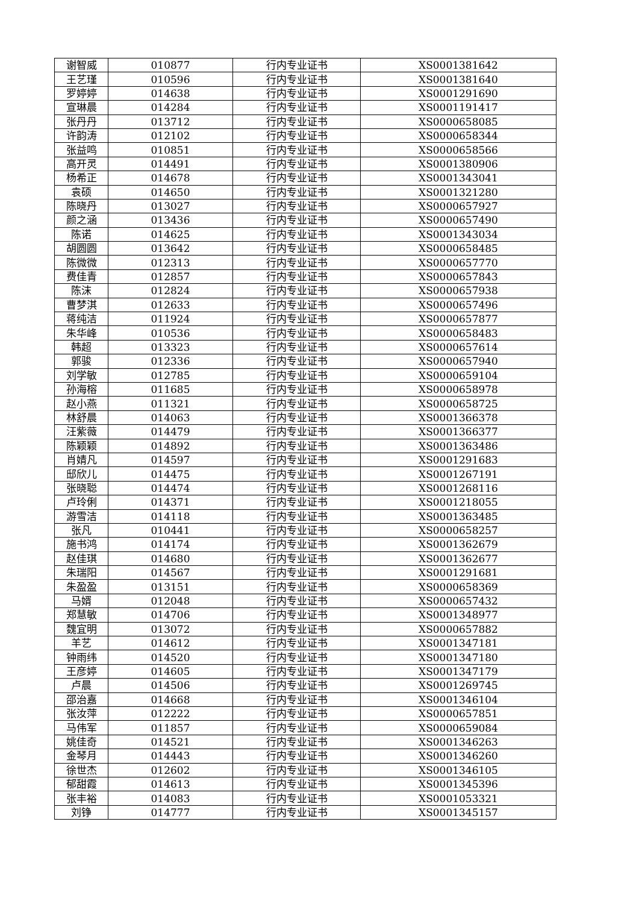| 谢智威 | 010877 | 行内专业证书 | XS0001381642 |
| 王艺瑾 | 010596 | 行内专业证书 | XS0001381640 |
| 罗婷婷 | 014638 | 行内专业证书 | XS0001291690 |
| 宣琳晨 | 014284 | 行内专业证书 | XS0001191417 |
| 张丹丹 | 013712 | 行内专业证书 | XS0000658085 |
| 许韵涛 | 012102 | 行内专业证书 | XS0000658344 |
| 张益鸣 | 010851 | 行内专业证书 | XS0000658566 |
| 高开灵 | 014491 | 行内专业证书 | XS0001380906 |
| 杨希正 | 014678 | 行内专业证书 | XS0001343041 |
| 袁硕 | 014650 | 行内专业证书 | XS0001321280 |
| 陈晓丹 | 013027 | 行内专业证书 | XS0000657927 |
| 颜之涵 | 013436 | 行内专业证书 | XS0000657490 |
| 陈诺 | 014625 | 行内专业证书 | XS0001343034 |
| 胡圆圆 | 013642 | 行内专业证书 | XS0000658485 |
| 陈微微 | 012313 | 行内专业证书 | XS0000657770 |
| 费佳青 | 012857 | 行内专业证书 | XS0000657843 |
| 陈沫 | 012824 | 行内专业证书 | XS0000657938 |
| 曹梦淇 | 012633 | 行内专业证书 | XS0000657496 |
| 蒋纯洁 | 011924 | 行内专业证书 | XS0000657877 |
| 朱华峰 | 010536 | 行内专业证书 | XS0000658483 |
| 韩超 | 013323 | 行内专业证书 | XS0000657614 |
| 郭骏 | 012336 | 行内专业证书 | XS0000657940 |
| 刘学敏 | 012785 | 行内专业证书 | XS0000659104 |
| 孙海榕 | 011685 | 行内专业证书 | XS0000658978 |
| 赵小燕 | 011321 | 行内专业证书 | XS0000658725 |
| 林舒晨 | 014063 | 行内专业证书 | XS0001366378 |
| 汪紫薇 | 014479 | 行内专业证书 | XS0001366377 |
| 陈颖颖 | 014892 | 行内专业证书 | XS0001363486 |
| 肖婧凡 | 014597 | 行内专业证书 | XS0001291683 |
| 邸欣儿 | 014475 | 行内专业证书 | XS0001267191 |
| 张晓聪 | 014474 | 行内专业证书 | XS0001268116 |
| 卢玲俐 | 014371 | 行内专业证书 | XS0001218055 |
| 游雪洁 | 014118 | 行内专业证书 | XS0001363485 |
| 张凡 | 010441 | 行内专业证书 | XS0000658257 |
| 施书鸿 | 014174 | 行内专业证书 | XS0001362679 |
| 赵佳琪 | 014680 | 行内专业证书 | XS0001362677 |
| 朱瑞阳 | 014567 | 行内专业证书 | XS0001291681 |
| 朱盈盈 | 013151 | 行内专业证书 | XS0000658369 |
| 马婿 | 012048 | 行内专业证书 | XS0000657432 |
| 郑慧敏 | 014706 | 行内专业证书 | XS0001348977 |
| 魏宜明 | 013072 | 行内专业证书 | XS0000657882 |
| 羊艺 | 014612 | 行内专业证书 | XS0001347181 |
| 钟雨纬 | 014520 | 行内专业证书 | XS0001347180 |
| 王彦婷 | 014605 | 行内专业证书 | XS0001347179 |
| 卢晨 | 014506 | 行内专业证书 | XS0001269745 |
| 邵治嘉 | 014668 | 行内专业证书 | XS0001346104 |
| 张汝萍 | 012222 | 行内专业证书 | XS0000657851 |
| 马伟军 | 011857 | 行内专业证书 | XS0000659084 |
| 姚佳奇 | 014521 | 行内专业证书 | XS0001346263 |
| 金琴月 | 014443 | 行内专业证书 | XS0001346260 |
| 徐世杰 | 012602 | 行内专业证书 | XS0001346105 |
| 郁甜霞 | 014613 | 行内专业证书 | XS0001345396 |
| 张丰裕 | 014083 | 行内专业证书 | XS0001053321 |
| 刘铮 | 014777 | 行内专业证书 | XS0001345157 |